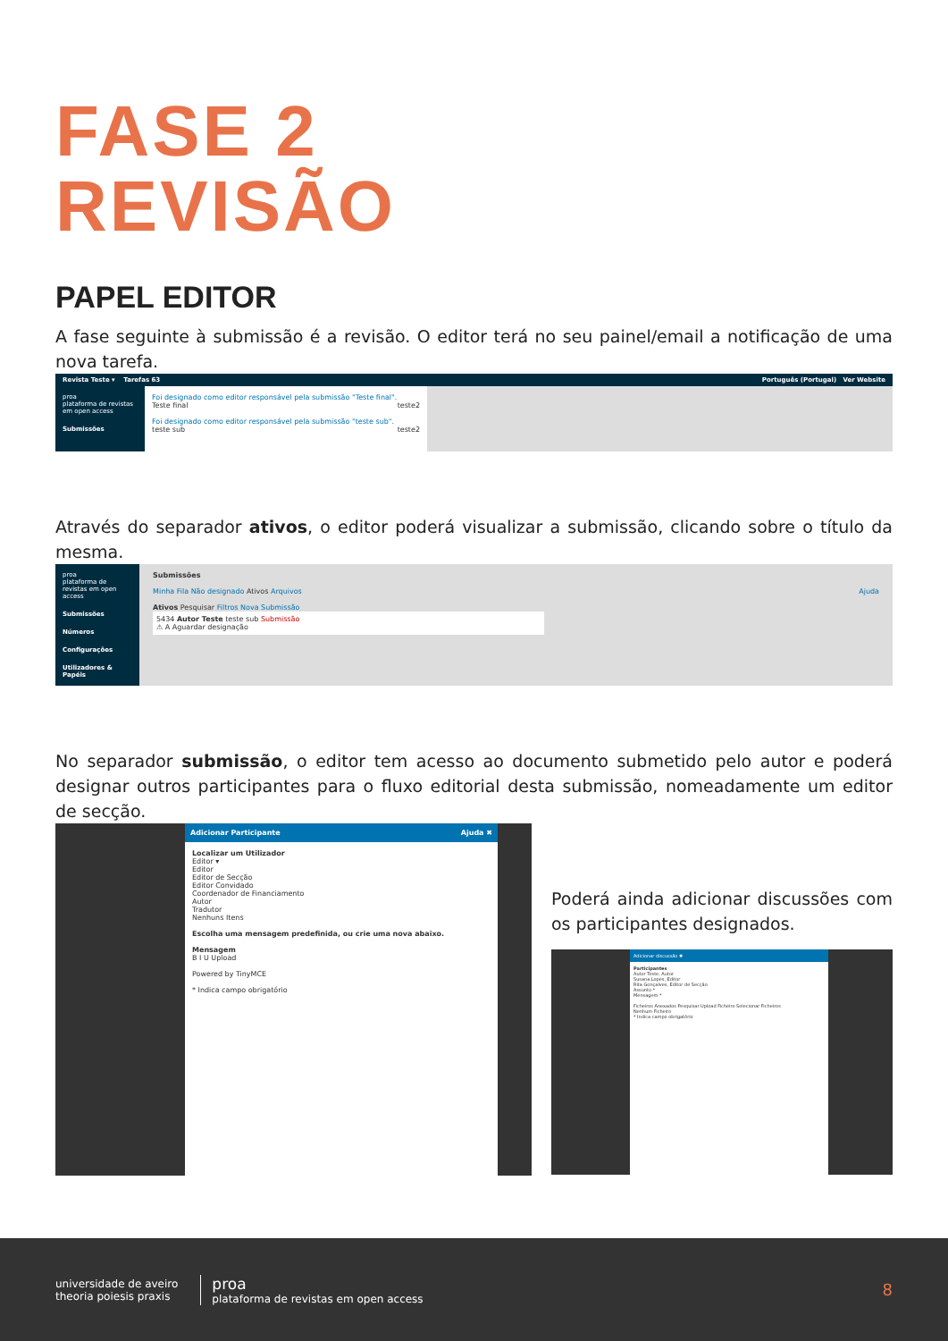FASE 2
REVISÃO
PAPEL EDITOR
A fase seguinte à submissão é a revisão. O editor terá no seu painel/email a notificação de uma nova tarefa.
Revista Teste ▾ Tarefas 63 Português (Portugal) Ver Website
proa
plataforma de revistas em open access
Submissões
Foi designado como editor responsável pela submissão "Teste final".
Teste final teste2
Foi designado como editor responsável pela submissão "teste sub".
teste sub teste2
Através do separador ativos, o editor poderá visualizar a submissão, clicando sobre o título da mesma.
proa
plataforma de revistas em open access
Submissões
Números
Configurações
Utilizadores & Papéis
Submissões
Minha Fila Não designado Ativos Arquivos Ajuda
Ativos Pesquisar Filtros Nova Submissão
5434 Autor Teste teste sub Submissão
⚠ A Aguardar designação
No separador submissão, o editor tem acesso ao documento submetido pelo autor e poderá designar outros participantes para o fluxo editorial desta submissão, nomeadamente um editor de secção.
Adicionar Participante Ajuda ✖
Localizar um Utilizador
Editor ▾
Editor
Editor de Secção
Editor Convidado
Coordenador de Financiamento
Autor
Tradutor
Nenhuns Itens
Escolha uma mensagem predefinida, ou crie uma nova abaixo.
Mensagem
B I U Upload
Powered by TinyMCE
* Indica campo obrigatório
Poderá ainda adicionar discussões com os participantes designados.
Adicionar discussão ✖
Participantes
Autor Teste, Autor
Susana Lopes, Editor
Rita Gonçalves, Editor de Secção
Assunto *
Mensagem *
Ficheiros Anexados Pesquisar Upload Ficheiro Selecionar Ficheiros
Nenhum Ficheiro
* Indica campo obrigatório
universidade de aveiro
theoria poiesis praxis
proa
plataforma de revistas em open access
8